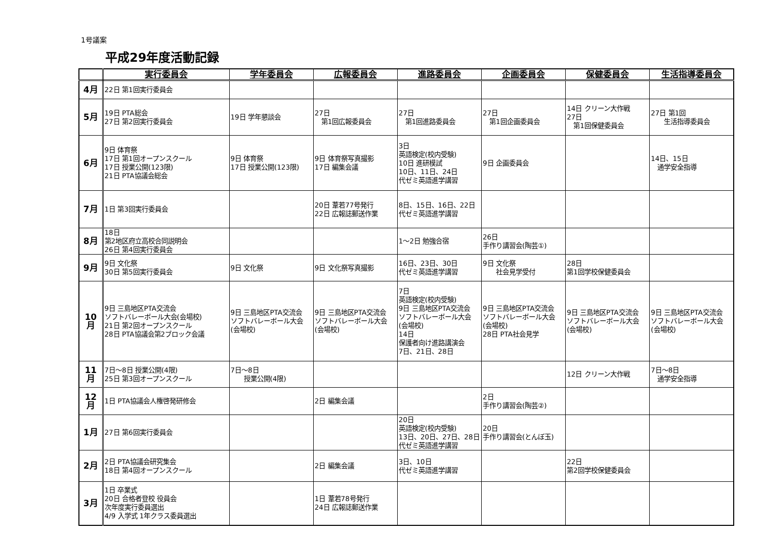1号議案
平成29年度活動記録
| | 実行委員会 | 学年委員会 | 広報委員会 | 進路委員会 | 企画委員会 | 保健委員会 | 生活指導委員会 |
| --- | --- | --- | --- | --- | --- | --- | --- |
| 4月 | 22日 第1回実行委員会 | | | | | | |
| 5月 | 19日 PTA総会 27日 第2回実行委員会 | 19日 学年懇談会 | 27日 第1回広報委員会 | 27日 第1回進路委員会 | 27日 第1回企画委員会 | 14日 クリーン大作戦 27日 第1回保健委員会 | 27日 第1回 生活指導委員会 |
| 6月 | 9日 体育祭 17日 第1回オープンスクール 17日 授業公開(123限) 21日 PTA協議会総会 | 9日 体育祭 17日 授業公開(123限) | 9日 体育祭写真撮影 17日 編集会議 | 3日 英語検定(校内受験) 10日 進研模試 10日、11日、24日 代ゼミ英語進学講習 | 9日 企画委員会 | | 14日、15日 通学安全指導 |
| 7月 | 1日 第3回実行委員会 | | 20日 葦若77号発行 22日 広報誌郵送作業 | 8日、15日、16日、22日 代ゼミ英語進学講習 | | | |
| 8月 | 18日 第2地区府立高校合同説明会 26日 第4回実行委員会 | | | 1～2日 勉強合宿 | 26日 手作り講習会(陶芸①) | | |
| 9月 | 9日 文化祭 30日 第5回実行委員会 | 9日 文化祭 | 9日 文化祭写真撮影 | 16日、23日、30日 代ゼミ英語進学講習 | 9日 文化祭 社会見学受付 | 28日 第1回学校保健委員会 | |
| 10月 | 9日 三島地区PTA交流会 ソフトバレーボール大会(会場校) 21日 第2回オープンスクール 28日 PTA協議会第2ブロック会議 | 9日 三島地区PTA交流会 ソフトバレーボール大会(会場校) | 9日 三島地区PTA交流会 ソフトバレーボール大会(会場校) | 7日 英語検定(校内受験) 9日 三島地区PTA交流会 ソフトバレーボール大会(会場校) 14日 保護者向け進路講演会 7日、21日、28日 | 9日 三島地区PTA交流会 ソフトバレーボール大会(会場校) 28日 PTA社会見学 | 9日 三島地区PTA交流会 ソフトバレーボール大会(会場校) | 9日 三島地区PTA交流会 ソフトバレーボール大会(会場校) |
| 11月 | 7日～8日 授業公開(4限) 25日 第3回オープンスクール | 7日～8日 授業公開(4限) | | | | 12日 クリーン大作戦 | 7日～8日 通学安全指導 |
| 12月 | 1日 PTA協議会人権啓発研修会 | | 2日 編集会議 | | 2日 手作り講習会(陶芸②) | | |
| 1月 | 27日 第6回実行委員会 | | | 20日 英語検定(校内受験) 13日、20日、27日、28日 代ゼミ英語進学講習 | 20日 手作り講習会(とんぼ玉) | | |
| 2月 | 2日 PTA協議会研究集会 18日 第4回オープンスクール | | 2日 編集会議 | 3日、10日 代ゼミ英語進学講習 | | 22日 第2回学校保健委員会 | |
| 3月 | 1日 卒業式 20日 合格者登校 役員会 次年度実行委員選出 4/9 入学式 1年クラス委員選出 | | 1日 葦若78号発行 24日 広報誌郵送作業 | | | | |